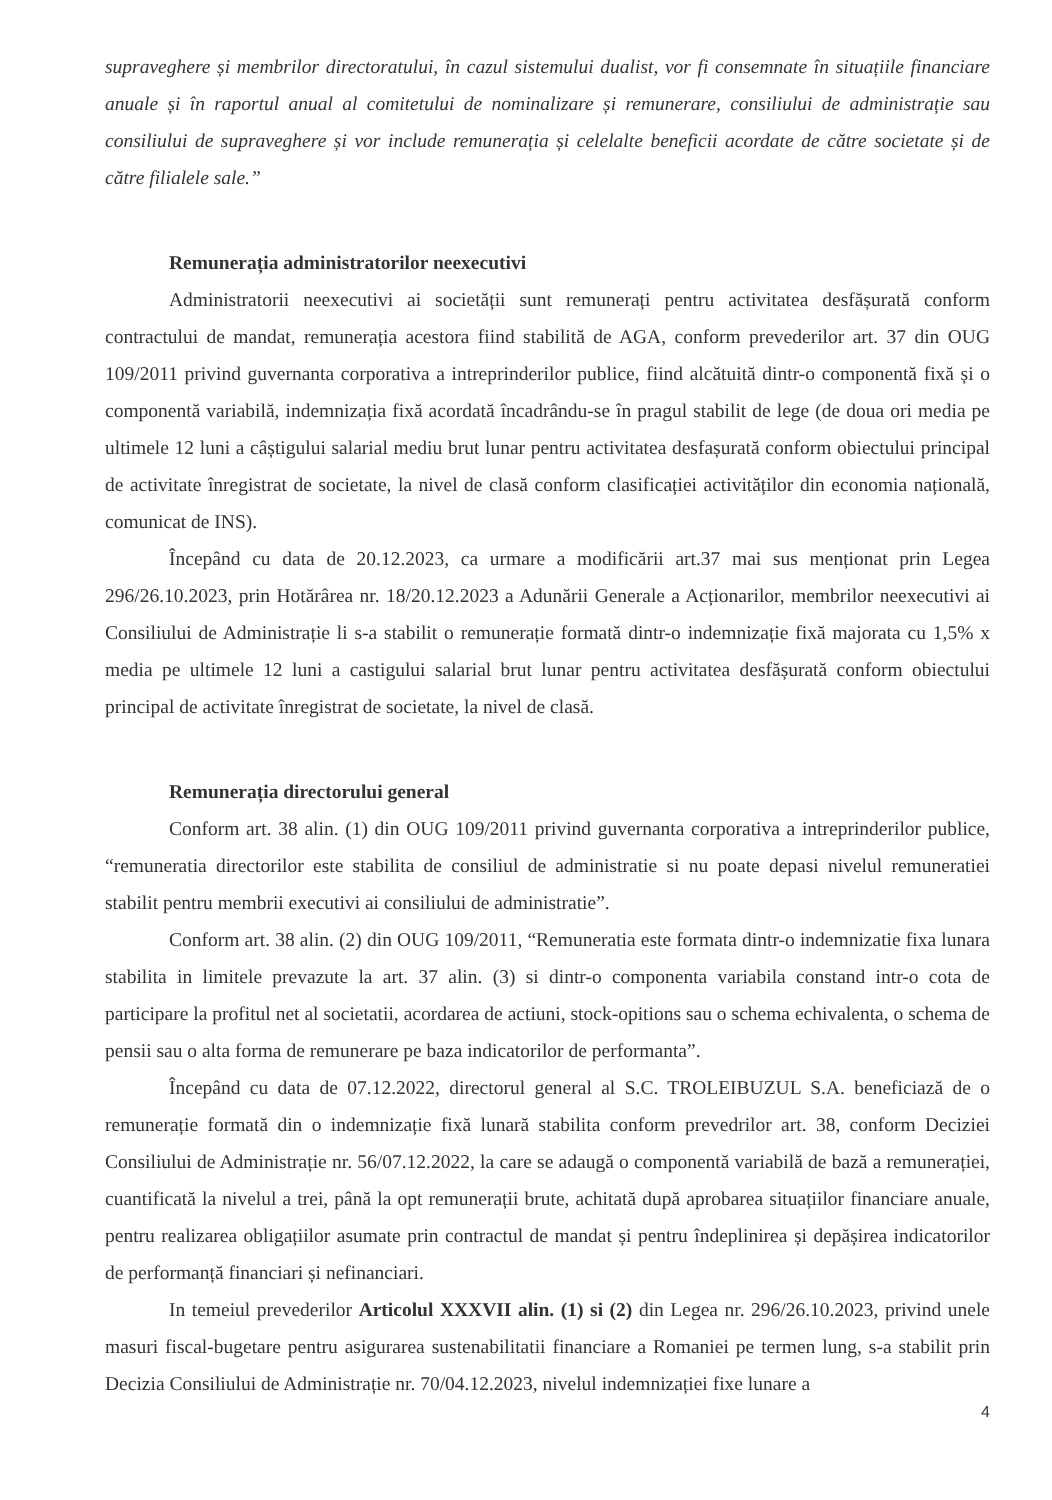supraveghere și membrilor directoratului, în cazul sistemului dualist, vor fi consemnate în situațiile financiare anuale și în raportul anual al comitetului de nominalizare și remunerare, consiliului de administrație sau consiliului de supraveghere și vor include remunerația și celelalte beneficii acordate de către societate și de către filialele sale.”
Remunerația administratorilor neexecutivi
Administratorii neexecutivi ai societății sunt remunerați pentru activitatea desfășurată conform contractului de mandat, remunerația acestora fiind stabilită de AGA, conform prevederilor art. 37 din OUG 109/2011 privind guvernanta corporativa a intreprinderilor publice, fiind alcătuită dintr-o componentă fixă și o componentă variabilă, indemnizația fixă acordată încadrându-se în pragul stabilit de lege (de doua ori media pe ultimele 12 luni a câștigului salarial mediu brut lunar pentru activitatea desfașurată conform obiectului principal de activitate înregistrat de societate, la nivel de clasă conform clasificației activităților din economia națională, comunicat de INS).
Începând cu data de 20.12.2023, ca urmare a modificării art.37 mai sus menționat prin Legea 296/26.10.2023, prin Hotărârea nr. 18/20.12.2023 a Adunării Generale a Acționarilor, membrilor neexecutivi ai Consiliului de Administrație li s-a stabilit o remunerație formată dintr-o indemnizație fixă majorata cu 1,5% x media pe ultimele 12 luni a castigului salarial brut lunar pentru activitatea desfășurată conform obiectului principal de activitate înregistrat de societate, la nivel de clasă.
Remunerația directorului general
Conform art. 38 alin. (1) din OUG 109/2011 privind guvernanta corporativa a intreprinderilor publice, “remuneratia directorilor este stabilita de consiliul de administratie si nu poate depasi nivelul remuneratiei stabilit pentru membrii executivi ai consiliului de administratie”.
Conform art. 38 alin. (2) din OUG 109/2011, “Remuneratia este formata dintr-o indemnizatie fixa lunara stabilita in limitele prevazute la art. 37 alin. (3) si dintr-o componenta variabila constand intr-o cota de participare la profitul net al societatii, acordarea de actiuni, stock-opitions sau o schema echivalenta, o schema de pensii sau o alta forma de remunerare pe baza indicatorilor de performanta”.
Începând cu data de 07.12.2022, directorul general al S.C. TROLEIBUZUL S.A. beneficiază de o remunerație formată din o indemnizație fixă lunară stabilita conform prevedrilor art. 38, conform Deciziei Consiliului de Administrație nr. 56/07.12.2022, la care se adaugă o componentă variabilă de bază a remunerației, cuantificată la nivelul a trei, până la opt remunerații brute, achitată după aprobarea situațiilor financiare anuale, pentru realizarea obligațiilor asumate prin contractul de mandat și pentru îndeplinirea și depășirea indicatorilor de performanță financiari și nefinanciari.
In temeiul prevederilor Articolul XXXVII alin. (1) si (2) din Legea nr. 296/26.10.2023, privind unele masuri fiscal-bugetare pentru asigurarea sustenabilitatii financiare a Romaniei pe termen lung, s-a stabilit prin Decizia Consiliului de Administrație nr. 70/04.12.2023, nivelul indemnizației fixe lunare a
4